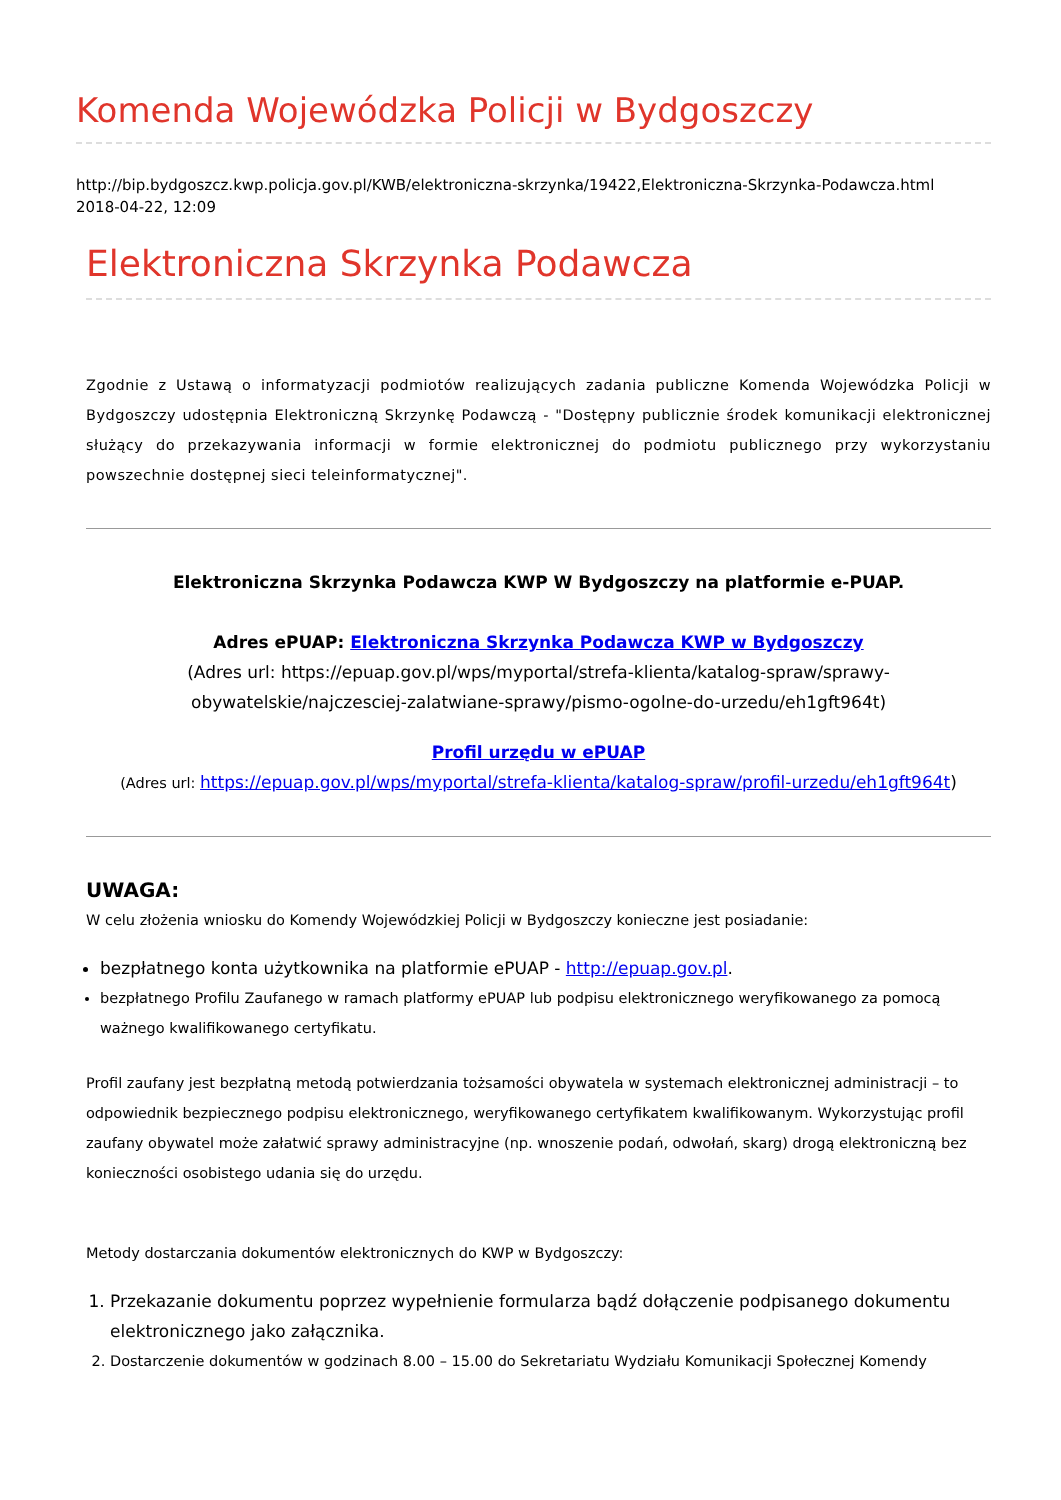Komenda Wojewódzka Policji w Bydgoszczy
http://bip.bydgoszcz.kwp.policja.gov.pl/KWB/elektroniczna-skrzynka/19422,Elektroniczna-Skrzynka-Podawcza.html
2018-04-22, 12:09
Elektroniczna Skrzynka Podawcza
Zgodnie z Ustawą o informatyzacji podmiotów realizujących zadania publiczne Komenda Wojewódzka Policji w Bydgoszczy udostępnia Elektroniczną Skrzynkę Podawczą - "Dostępny publicznie środek komunikacji elektronicznej służący do przekazywania informacji w formie elektronicznej do podmiotu publicznego przy wykorzystaniu powszechnie dostępnej sieci teleinformatycznej".
Elektroniczna Skrzynka Podawcza KWP W Bydgoszczy na platformie e-PUAP.
Adres ePUAP: Elektroniczna Skrzynka Podawcza KWP w Bydgoszczy
(Adres url: https://epuap.gov.pl/wps/myportal/strefa-klienta/katalog-spraw/sprawy-obywatelskie/najczesciej-zalatwiane-sprawy/pismo-ogolne-do-urzedu/eh1gft964t)
Profil urzędu w ePUAP
(Adres url: https://epuap.gov.pl/wps/myportal/strefa-klienta/katalog-spraw/profil-urzedu/eh1gft964t)
UWAGA:
W celu złożenia wniosku do Komendy Wojewódzkiej Policji w Bydgoszczy konieczne jest posiadanie:
bezpłatnego konta użytkownika na platformie ePUAP - http://epuap.gov.pl.
bezpłatnego Profilu Zaufanego w ramach platformy ePUAP lub podpisu elektronicznego weryfikowanego za pomocą ważnego kwalifikowanego certyfikatu.
Profil zaufany jest bezpłatną metodą potwierdzania tożsamości obywatela w systemach elektronicznej administracji – to odpowiednik bezpiecznego podpisu elektronicznego, weryfikowanego certyfikatem kwalifikowanym. Wykorzystując profil zaufany obywatel może załatwić sprawy administracyjne (np. wnoszenie podań, odwołań, skarg) drogą elektroniczną bez konieczności osobistego udania się do urzędu.
Metody dostarczania dokumentów elektronicznych do KWP w Bydgoszczy:
1. Przekazanie dokumentu poprzez wypełnienie formularza bądź dołączenie podpisanego dokumentu elektronicznego jako załącznika.
2. Dostarczenie dokumentów w godzinach 8.00 – 15.00 do Sekretariatu Wydziału Komunikacji Społecznej Komendy